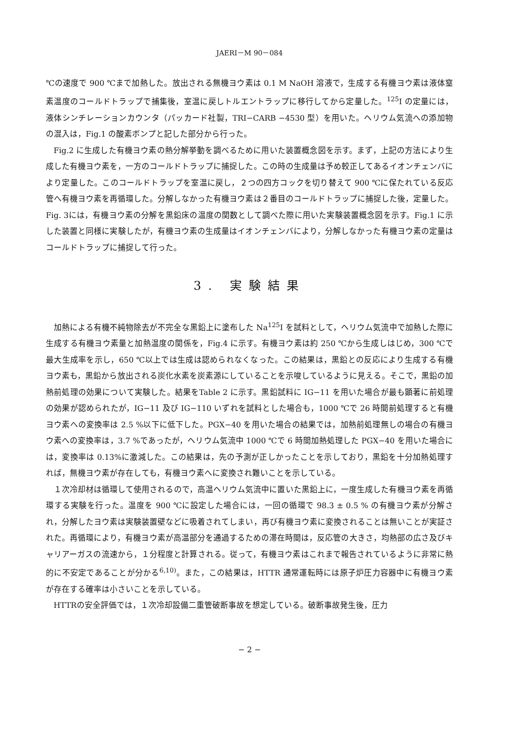JAERI－M 90－084
℃の速度で 900 ℃まで加熱した。放出される無機ヨウ素は 0.1 M NaOH 溶液で，生成する有機ヨウ素は液体窒素温度のコールドトラップで捕集後，室温に戻しトルエントラップに移行してから定量した。<sup>125</sup>I の定量には，液体シンチレーションカウンタ（パッカード社製，TRI−CARB −4530 型）を用いた。ヘリウム気流への添加物の混入は，Fig.1 の酸素ボンプと記した部分から行った。
Fig.2 に生成した有機ヨウ素の熱分解挙動を調べるために用いた装置概念図を示す。まず，上記の方法により生成した有機ヨウ素を，一方のコールドトラップに捕捉した。この時の生成量は予め較正してあるイオンチェンバにより定量した。このコールドトラップを室温に戻し，２つの四方コックを切り替えて 900 ℃に保たれている反応管へ有機ヨウ素を再循環した。分解しなかった有機ヨウ素は２番目のコールドトラップに捕捉した後，定量した。Fig. 3には，有機ヨウ素の分解を黒鉛床の温度の関数として調べた際に用いた実験装置概念図を示す。Fig.1 に示した装置と同様に実験したが，有機ヨウ素の生成量はイオンチェンバにより，分解しなかった有機ヨウ素の定量はコールドトラップに捕捉して行った。
3. 実験結果
加熱による有機不純物除去が不完全な黒鉛上に塗布した Na<sup>125</sup>I を試料として，ヘリウム気流中で加熱した際に生成する有機ヨウ素量と加熱温度の関係を，Fig.4 に示す。有機ヨウ素は約 250 ℃から生成しはじめ，300 ℃で最大生成率を示し，650 ℃以上では生成は認められなくなった。この結果は，黒鉛との反応により生成する有機ヨウ素も，黒鉛から放出される炭化水素を炭素源にしていることを示唆しているように見える。そこで，黒鉛の加熱前処理の効果について実験した。結果をTable 2 に示す。黒鉛試料に IG−11 を用いた場合が最も顕著に前処理の効果が認められたが，IG−11 及び IG−110 いずれを試料とした場合も，1000 ℃で 26 時間前処理すると有機ヨウ素への変換率は 2.5 %以下に低下した。PGX−40 を用いた場合の結果では，加熱前処理無しの場合の有機ヨウ素への変換率は，3.7 %であったが，ヘリウム気流中 1000 ℃で 6 時間加熱処理した PGX−40 を用いた場合には，変換率は 0.13%に激減した。この結果は，先の予測が正しかったことを示しており，黒鉛を十分加熱処理すれば，無機ヨウ素が存在しても，有機ヨウ素へに変換され難いことを示している。
１次冷却材は循環して使用されるので，高温ヘリウム気流中に置いた黒鉛上に，一度生成した有機ヨウ素を再循環する実験を行った。温度を 900 ℃に設定した場合には，一回の循環で 98.3 ± 0.5 % の有機ヨウ素が分解され，分解したヨウ素は実験装置壁などに吸着されてしまい，再び有機ヨウ素に変換されることは無いことが実証された。再循環により，有機ヨウ素が高温部分を通過するための滞在時間は，反応管の大きさ，均熱部の広さ及びキャリアーガスの流速から，１分程度と計算される。従って，有機ヨウ素はこれまで報告されているように非常に熱的に不安定であることが分かる<sup>6,10)</sup>。また，この結果は，HTTR 通常運転時には原子炉圧力容器中に有機ヨウ素が存在する確率は小さいことを示している。
HTTRの安全評価では，１次冷却設備二重管破断事故を想定している。破断事故発生後，圧力
− 2 −